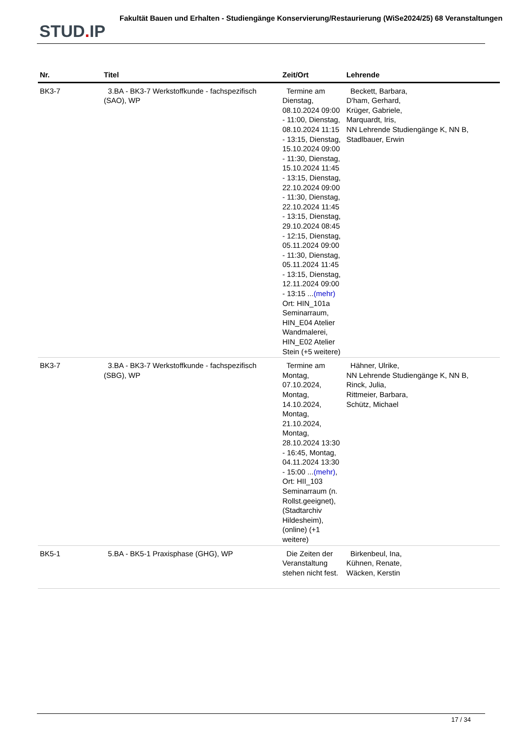STUD. IP
Fakultät Bauen und Erhalten - Studiengänge Konservierung/Restaurierung (WiSe2024/25) 68 Veranstaltungen
| Nr. | Titel | Zeit/Ort | Lehrende |
| --- | --- | --- | --- |
| BK3-7 | 3.BA - BK3-7 Werkstoffkunde - fachspezifisch (SAO), WP | Termine am Dienstag, 08.10.2024 09:00 - 11:00, Dienstag, 08.10.2024 11:15 - 13:15, Dienstag, 15.10.2024 09:00 - 11:30, Dienstag, 15.10.2024 11:45 - 13:15, Dienstag, 22.10.2024 09:00 - 11:30, Dienstag, 22.10.2024 11:45 - 13:15, Dienstag, 29.10.2024 08:45 - 12:15, Dienstag, 05.11.2024 09:00 - 11:30, Dienstag, 05.11.2024 11:45 - 13:15, Dienstag, 12.11.2024 09:00 - 13:15 ... (mehr) Ort: HIN_101a Seminarraum, HIN_E04 Atelier Wandmalerei, HIN_E02 Atelier Stein (+5 weitere) | Beckett, Barbara, D'ham, Gerhard, Krüger, Gabriele, Marquardt, Iris, NN Lehrende Studiengänge K, NN B, Stadlbauer, Erwin |
| BK3-7 | 3.BA - BK3-7 Werkstoffkunde - fachspezifisch (SBG), WP | Termine am Montag, 07.10.2024, Montag, 14.10.2024, Montag, 21.10.2024, Montag, 28.10.2024 13:30 - 16:45, Montag, 04.11.2024 13:30 - 15:00 ... (mehr) , Ort: HII_103 Seminarraum (n. Rollst.geeignet), (Stadtarchiv Hildesheim), (online) (+1 weitere) | Hähner, Ulrike, NN Lehrende Studiengänge K, NN B, Rinck, Julia, Rittmeier, Barbara, Schütz, Michael |
| BK5-1 | 5.BA - BK5-1 Praxisphase (GHG), WP | Die Zeiten der Veranstaltung stehen nicht fest. | Birkenbeul, Ina, Kühnen, Renate, Wäcken, Kerstin |
17 / 34